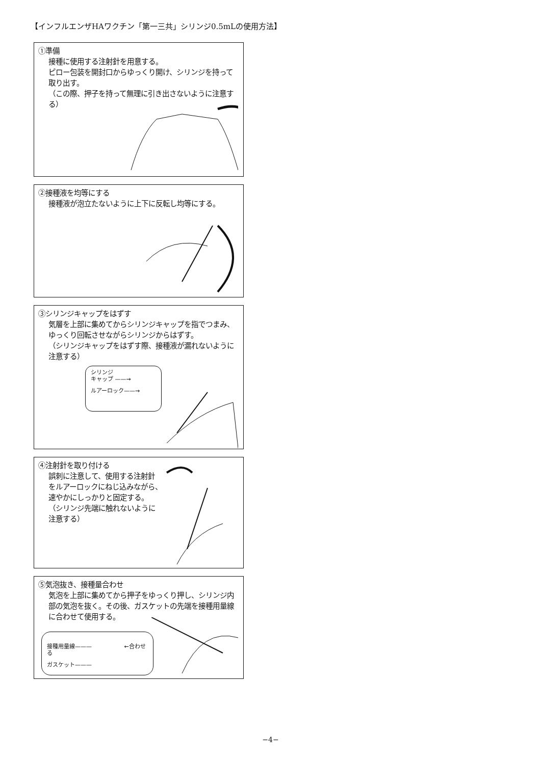【インフルエンザHAワクチン「第一三共」シリンジ0.5mLの使用方法】
①準備
接種に使用する注射針を用意する。
ピロー包装を開封口からゆっくり開け、シリンジを持って取り出す。
（この際、押子を持って無理に引き出さないように注意する）
②接種液を均等にする
接種液が泡立たないように上下に反転し均等にする。
③シリンジキャップをはずす
気層を上部に集めてからシリンジキャップを指でつまみ、ゆっくり回転させながらシリンジからはずす。
（シリンジキャップをはずす際、接種液が漏れないように注意する）
シリンジ
キャップ ——→
ルアーロック——→
④注射針を取り付ける
誤刺に注意して、使用する注射針
をルアーロックにねじ込みながら、
速やかにしっかりと固定する。
（シリンジ先端に触れないように
注意する）
⑤気泡抜き、接種量合わせ
気泡を上部に集めてから押子をゆっくり押し、シリンジ内部の気泡を抜く。その後、ガスケットの先端を接種用量線に合わせて使用する。
接種用量線——— ←合わせる
ガスケット———
−4−